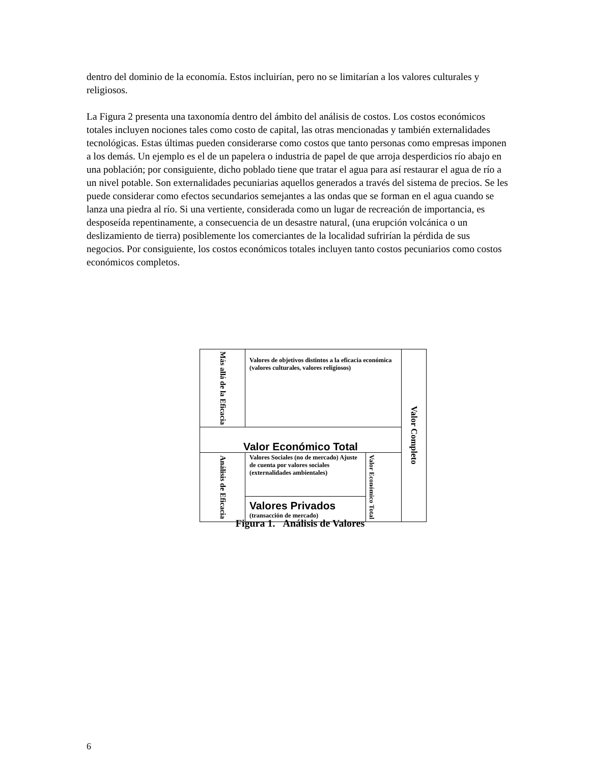dentro del dominio de la economía. Estos incluirían, pero no se limitarían a los valores culturales y religiosos.
La Figura 2 presenta una taxonomía dentro del ámbito del análisis de costos. Los costos económicos totales incluyen nociones tales como costo de capital, las otras mencionadas y también externalidades tecnológicas. Estas últimas pueden considerarse como costos que tanto personas como empresas imponen a los demás. Un ejemplo es el de un papelera o industria de papel de que arroja desperdicios río abajo en una población; por consiguiente, dicho poblado tiene que tratar el agua para así restaurar el agua de río a un nivel potable. Son externalidades pecuniarias aquellos generados a través del sistema de precios. Se les puede considerar como efectos secundarios semejantes a las ondas que se forman en el agua cuando se lanza una piedra al río. Si una vertiente, considerada como un lugar de recreación de importancia, es desposeída repentinamente, a consecuencia de un desastre natural, (una erupción volcánica o un deslizamiento de tierra) posiblemente los comerciantes de la localidad sufrirían la pérdida de sus negocios. Por consiguiente, los costos económicos totales incluyen tanto costos pecuniarios como costos económicos completos.
| Más allá de la Eficacia | Valores de objetivos distintos a la eficacia económica (valores culturales, valores religiosos) | | Valor Completo |
| Valor Económico Total | | | |
| Análisis de Eficacia | Valores Sociales (no de mercado) Ajuste de cuenta por valores sociales (externalidades ambientales) | Valor Económico Total | |
| | Valores Privados (transacción de mercado) | | |
Figura 1. Análisis de Valores
6